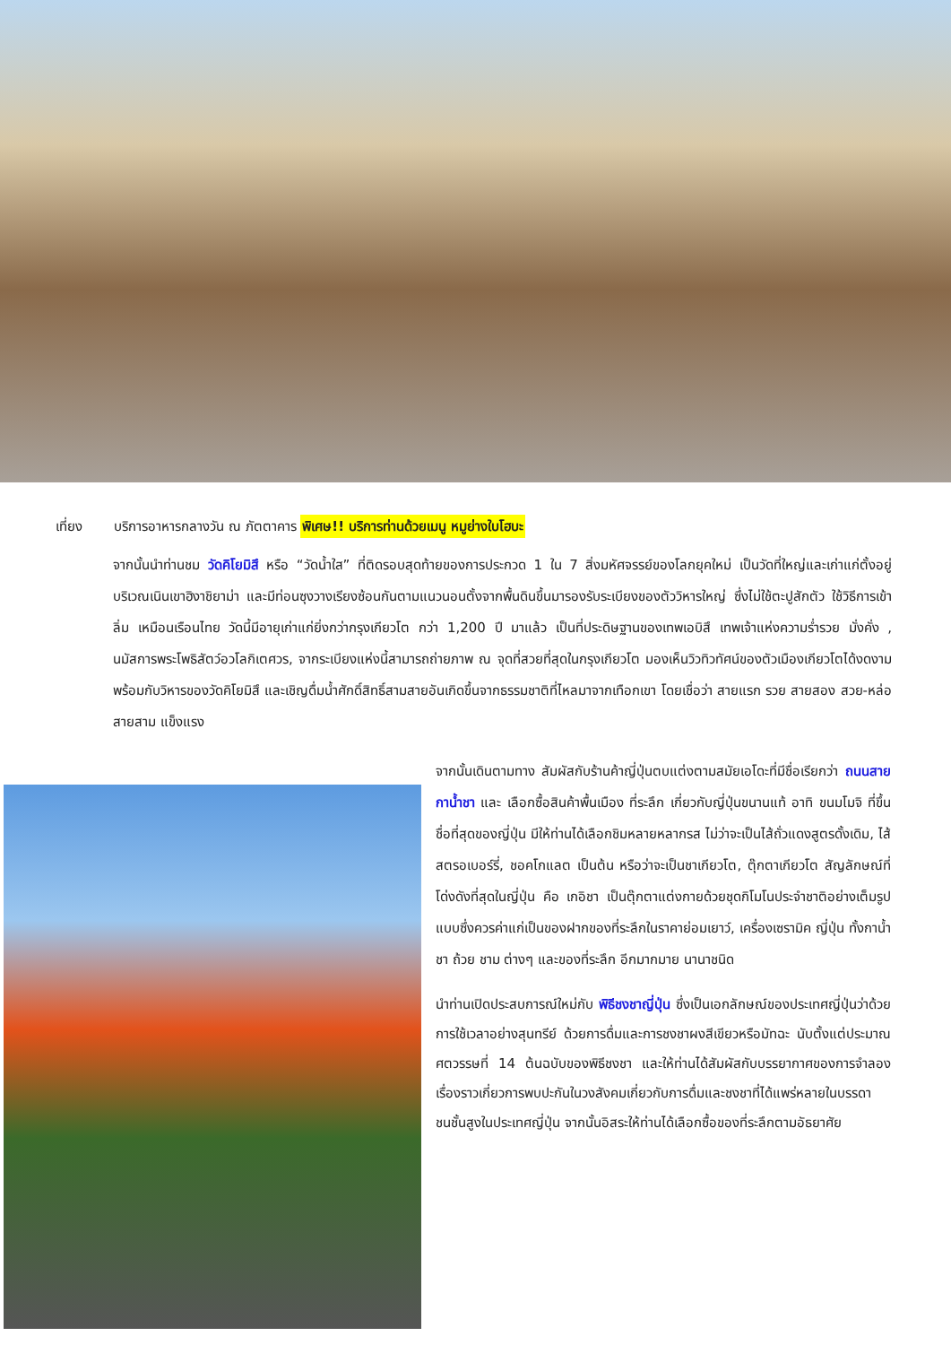เที่ยง บริการอาหารกลางวัน ณ ภัตตาคาร พิเศษ!! บริการท่านด้วยเมนู หมูย่างใบโฮบะ
จากนั้นนำท่านชม วัดคิโยมิสึ หรือ “วัดน้ำใส” ที่ติดรอบสุดท้ายของการประกวด 1 ใน 7 สิ่งมหัศจรรย์ของโลกยุคใหม่ เป็นวัดที่ใหญ่และเก่าแก่ตั้งอยู่บริเวณเนินเขาฮิงาชิยาม่า และมีท่อนซุงวางเรียงซ้อนกันตามแนวนอนตั้งจากพื้นดินขึ้นมารองรับระเบียงของตัววิหารใหญ่ ซึ่งไม่ใช้ตะปูสักตัว ใช้วิธีการเข้าลิ่ม เหมือนเรือนไทย วัดนี้มีอายุเก่าแก่ยิ่งกว่ากรุงเกียวโต กว่า 1,200 ปี มาแล้ว เป็นที่ประดิษฐานของเทพเอบิสึ เทพเจ้าแห่งความร่ำรวย มั่งคั่ง , นมัสการพระโพธิสัตว์อวโลกิเตศวร, จากระเบียงแห่งนี้สามารถถ่ายภาพ ณ จุดที่สวยที่สุดในกรุงเกียวโต มองเห็นวิวทิวทัศน์ของตัวเมืองเกียวโตได้งดงาม พร้อมกับวิหารของวัดคิโยมิสึ และเชิญดื่มน้ำศักดิ์สิทธิ์สามสายอันเกิดขึ้นจากธรรมชาติที่ไหลมาจากเทือกเขา โดยเชื่อว่า สายแรก รวย สายสอง สวย-หล่อ สายสาม แข็งแรง
จากนั้นเดินตามทาง สัมผัสกับร้านค้าญี่ปุ่นตบแต่งตามสมัยเอโดะที่มีชื่อเรียกว่า ถนนสายกาน้ำชา และ เลือกซื้อสินค้าพื้นเมือง ที่ระลึก เกี่ยวกับญี่ปุ่นขนานแท้ อาทิ ขนมโมจิ ที่ขึ้นชื่อที่สุดของญี่ปุ่น มีให้ท่านได้เลือกชิมหลายหลากรส ไม่ว่าจะเป็นไส้ถั่วแดงสูตรดั้งเดิม, ไส้สตรอเบอร์รี่, ชอคโกแลต เป็นต้น หรือว่าจะเป็นชาเกียวโต, ตุ๊กตาเกียวโต สัญลักษณ์ที่โด่งดังที่สุดในญี่ปุ่น คือ เกอิชา เป็นตุ๊กตาแต่งกายด้วยชุดกิโมโนประจำชาติอย่างเต็มรูปแบบซึ่งควรค่าแก่เป็นของฝากของที่ระลึกในราคาย่อมเยาว์, เครื่องเซรามิค ญี่ปุ่น ทั้งกาน้ำชา ถ้วย ชาม ต่างๆ และของที่ระลึก อีกมากมาย นานาชนิด
นำท่านเปิดประสบการณ์ใหม่กับ พิธีชงชาญี่ปุ่น ซึ่งเป็นเอกลักษณ์ของประเทศญี่ปุ่นว่าด้วยการใช้เวลาอย่างสุนทรีย์ ด้วยการดื่มและการชงชาผงสีเขียวหรือมัทฉะ นับตั้งแต่ประมาณศตวรรษที่ 14 ต้นฉบับของพิธีชงชา และให้ท่านได้สัมผัสกับบรรยากาศของการจำลองเรื่องราวเกี่ยวการพบปะกันในวงสังคมเกี่ยวกับการดื่มและชงชาที่ได้แพร่หลายในบรรดาชนชั้นสูงในประเทศญี่ปุ่น จากนั้นอิสระให้ท่านได้เลือกซื้อของที่ระลึกตามอัธยาศัย